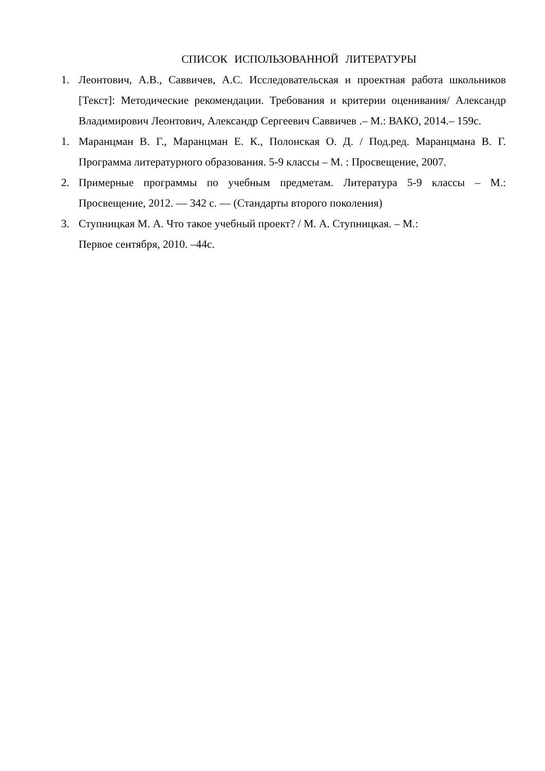СПИСОК ИСПОЛЬЗОВАННОЙ ЛИТЕРАТУРЫ
1. Леонтович, А.В., Саввичев, А.С. Исследовательская и проектная работа школьников [Текст]: Методические рекомендации. Требования и критерии оценивания/ Александр Владимирович Леонтович, Александр Сергеевич Саввичев .– М.: ВАКО, 2014.– 159с.
1. Маранцман В. Г., Маранцман Е. К., Полонская О. Д. / Под.ред. Маранцмана В. Г. Программа литературного образования. 5-9 классы – М. : Просвещение, 2007.
2. Примерные программы по учебным предметам. Литература 5-9 классы – М.: Просвещение, 2012. — 342 с. — (Стандарты второго поколения)
3. Ступницкая М. А. Что такое учебный проект? / М. А. Ступницкая. – М.:
Первое сентября, 2010. –44с.